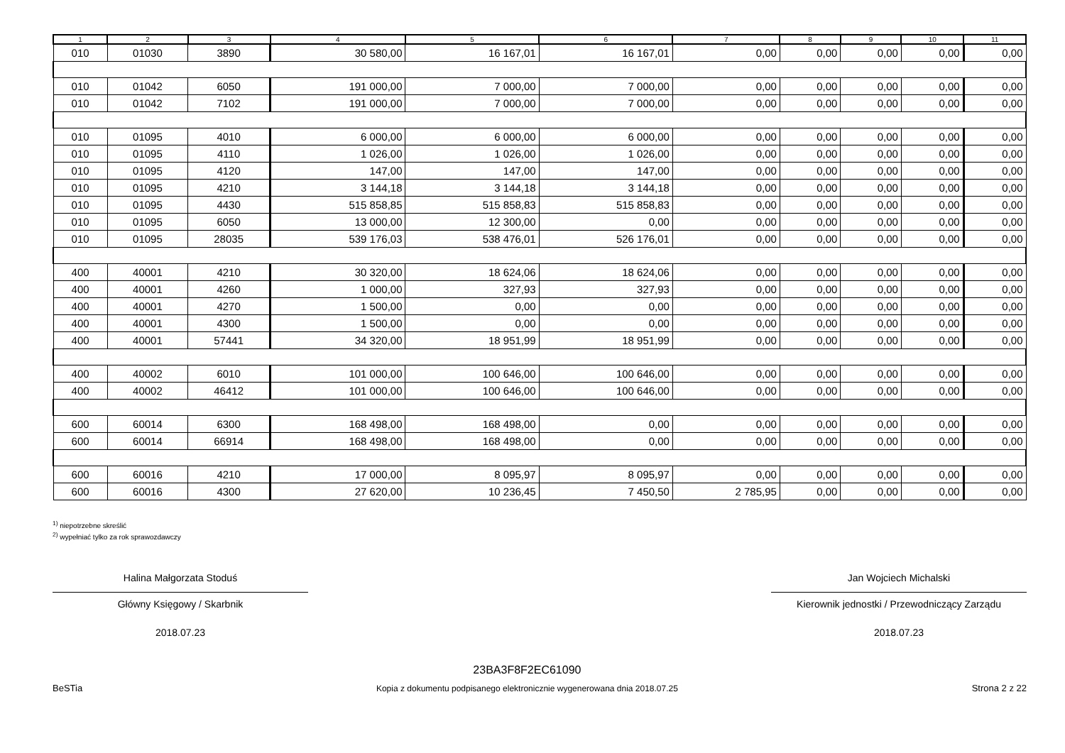| 1 | 2 | 3 | 4 | 5 | 6 | 7 | 8 | 9 | 10 | 11 |
| --- | --- | --- | --- | --- | --- | --- | --- | --- | --- | --- |
| 010 | 01030 | 3890 | 30 580,00 | 16 167,01 | 16 167,01 | 0,00 | 0,00 | 0,00 | 0,00 | 0,00 |
| 010 | 01042 | 6050 | 191 000,00 | 7 000,00 | 7 000,00 | 0,00 | 0,00 | 0,00 | 0,00 | 0,00 |
| 010 | 01042 | 7102 | 191 000,00 | 7 000,00 | 7 000,00 | 0,00 | 0,00 | 0,00 | 0,00 | 0,00 |
| 010 | 01095 | 4010 | 6 000,00 | 6 000,00 | 6 000,00 | 0,00 | 0,00 | 0,00 | 0,00 | 0,00 |
| 010 | 01095 | 4110 | 1 026,00 | 1 026,00 | 1 026,00 | 0,00 | 0,00 | 0,00 | 0,00 | 0,00 |
| 010 | 01095 | 4120 | 147,00 | 147,00 | 147,00 | 0,00 | 0,00 | 0,00 | 0,00 | 0,00 |
| 010 | 01095 | 4210 | 3 144,18 | 3 144,18 | 3 144,18 | 0,00 | 0,00 | 0,00 | 0,00 | 0,00 |
| 010 | 01095 | 4430 | 515 858,85 | 515 858,83 | 515 858,83 | 0,00 | 0,00 | 0,00 | 0,00 | 0,00 |
| 010 | 01095 | 6050 | 13 000,00 | 12 300,00 | 0,00 | 0,00 | 0,00 | 0,00 | 0,00 | 0,00 |
| 010 | 01095 | 28035 | 539 176,03 | 538 476,01 | 526 176,01 | 0,00 | 0,00 | 0,00 | 0,00 | 0,00 |
| 400 | 40001 | 4210 | 30 320,00 | 18 624,06 | 18 624,06 | 0,00 | 0,00 | 0,00 | 0,00 | 0,00 |
| 400 | 40001 | 4260 | 1 000,00 | 327,93 | 327,93 | 0,00 | 0,00 | 0,00 | 0,00 | 0,00 |
| 400 | 40001 | 4270 | 1 500,00 | 0,00 | 0,00 | 0,00 | 0,00 | 0,00 | 0,00 | 0,00 |
| 400 | 40001 | 4300 | 1 500,00 | 0,00 | 0,00 | 0,00 | 0,00 | 0,00 | 0,00 | 0,00 |
| 400 | 40001 | 57441 | 34 320,00 | 18 951,99 | 18 951,99 | 0,00 | 0,00 | 0,00 | 0,00 | 0,00 |
| 400 | 40002 | 6010 | 101 000,00 | 100 646,00 | 100 646,00 | 0,00 | 0,00 | 0,00 | 0,00 | 0,00 |
| 400 | 40002 | 46412 | 101 000,00 | 100 646,00 | 100 646,00 | 0,00 | 0,00 | 0,00 | 0,00 | 0,00 |
| 600 | 60014 | 6300 | 168 498,00 | 168 498,00 | 0,00 | 0,00 | 0,00 | 0,00 | 0,00 | 0,00 |
| 600 | 60014 | 66914 | 168 498,00 | 168 498,00 | 0,00 | 0,00 | 0,00 | 0,00 | 0,00 | 0,00 |
| 600 | 60016 | 4210 | 17 000,00 | 8 095,97 | 8 095,97 | 0,00 | 0,00 | 0,00 | 0,00 | 0,00 |
| 600 | 60016 | 4300 | 27 620,00 | 10 236,45 | 7 450,50 | 2 785,95 | 0,00 | 0,00 | 0,00 | 0,00 |
<sup>1)</sup> niepotrzebne skreślić
<sup>2)</sup> wypełniać tylko za rok sprawozdawczy
Halina Małgorzata Stoduś
Główny Księgowy / Skarbnik
2018.07.23
Jan Wojciech Michalski
Kierownik jednostki / Przewodniczący Zarządu
2018.07.23
BeSTia
23BA3F8F2EC61090
Kopia z dokumentu podpisanego elektronicznie wygenerowana dnia 2018.07.25
Strona 2 z 22